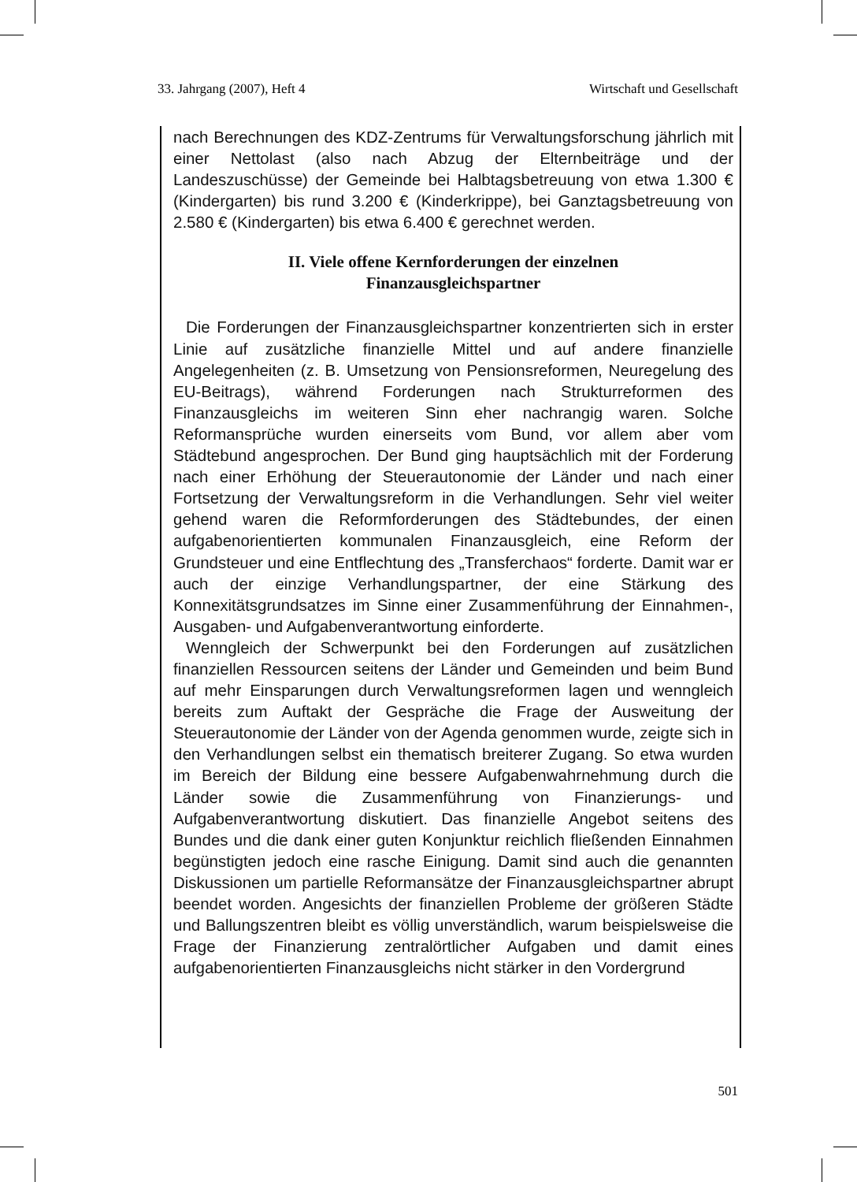33. Jahrgang (2007), Heft 4 Wirtschaft und Gesellschaft
nach Berechnungen des KDZ-Zentrums für Verwaltungsforschung jährlich mit einer Nettolast (also nach Abzug der Elternbeiträge und der Landeszuschüsse) der Gemeinde bei Halbtagsbetreuung von etwa 1.300 € (Kindergarten) bis rund 3.200 € (Kinderkrippe), bei Ganztagsbetreuung von 2.580 € (Kindergarten) bis etwa 6.400 € gerechnet werden.
II. Viele offene Kernforderungen der einzelnen
Finanzausgleichspartner
Die Forderungen der Finanzausgleichspartner konzentrierten sich in erster Linie auf zusätzliche finanzielle Mittel und auf andere finanzielle Angelegenheiten (z. B. Umsetzung von Pensionsreformen, Neuregelung des EU-Beitrags), während Forderungen nach Strukturreformen des Finanzausgleichs im weiteren Sinn eher nachrangig waren. Solche Reformansprüche wurden einerseits vom Bund, vor allem aber vom Städtebund angesprochen. Der Bund ging hauptsächlich mit der Forderung nach einer Erhöhung der Steuerautonomie der Länder und nach einer Fortsetzung der Verwaltungsreform in die Verhandlungen. Sehr viel weiter gehend waren die Reformforderungen des Städtebundes, der einen aufgabenorientierten kommunalen Finanzausgleich, eine Reform der Grundsteuer und eine Entflechtung des „Transferchaos“ forderte. Damit war er auch der einzige Verhandlungspartner, der eine Stärkung des Konnexitätsgrundsatzes im Sinne einer Zusammenführung der Einnahmen-, Ausgaben- und Aufgabenverantwortung einforderte.
Wenngleich der Schwerpunkt bei den Forderungen auf zusätzlichen finanziellen Ressourcen seitens der Länder und Gemeinden und beim Bund auf mehr Einsparungen durch Verwaltungsreformen lagen und wenngleich bereits zum Auftakt der Gespräche die Frage der Ausweitung der Steuerautonomie der Länder von der Agenda genommen wurde, zeigte sich in den Verhandlungen selbst ein thematisch breiterer Zugang. So etwa wurden im Bereich der Bildung eine bessere Aufgabenwahrnehmung durch die Länder sowie die Zusammenführung von Finanzierungs- und Aufgabenverantwortung diskutiert. Das finanzielle Angebot seitens des Bundes und die dank einer guten Konjunktur reichlich fließenden Einnahmen begünstigten jedoch eine rasche Einigung. Damit sind auch die genannten Diskussionen um partielle Reformansätze der Finanzausgleichspartner abrupt beendet worden. Angesichts der finanziellen Probleme der größeren Städte und Ballungszentren bleibt es völlig unverständlich, warum beispielsweise die Frage der Finanzierung zentralörtlicher Aufgaben und damit eines aufgabenorientierten Finanzausgleichs nicht stärker in den Vordergrund
501